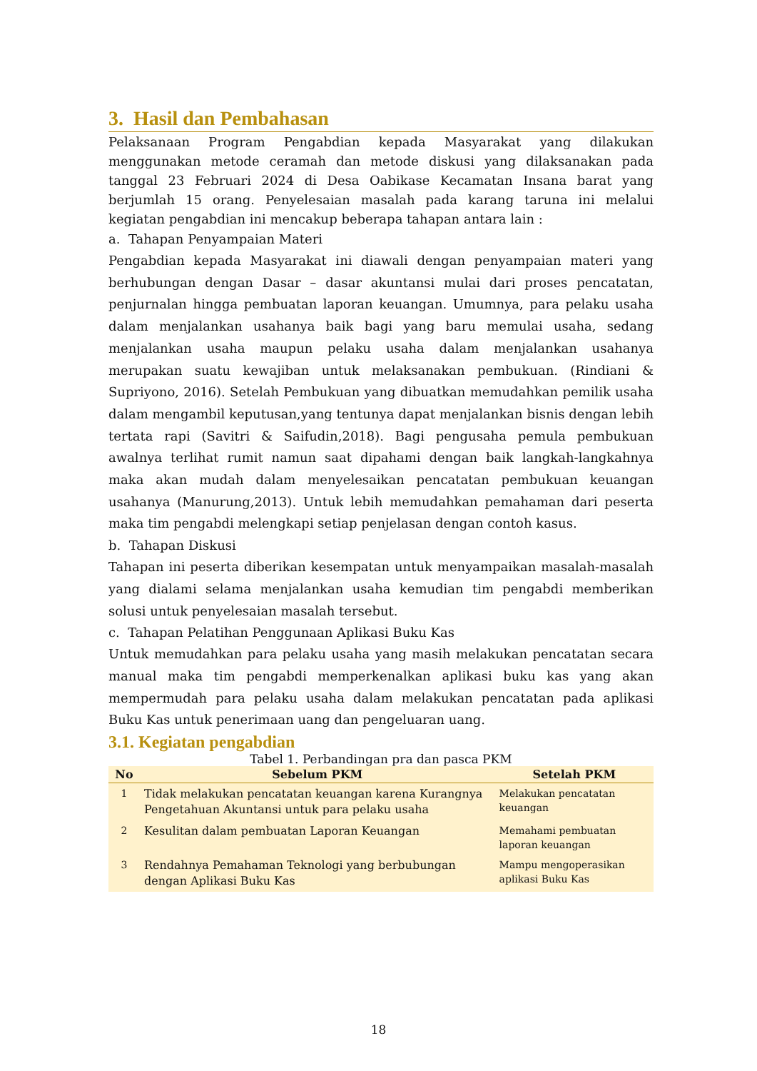3. Hasil dan Pembahasan
Pelaksanaan Program Pengabdian kepada Masyarakat yang dilakukan menggunakan metode ceramah dan metode diskusi yang dilaksanakan pada tanggal 23 Februari 2024 di Desa Oabikase Kecamatan Insana barat yang berjumlah 15 orang. Penyelesaian masalah pada karang taruna ini melalui kegiatan pengabdian ini mencakup beberapa tahapan antara lain :
a. Tahapan Penyampaian Materi
Pengabdian kepada Masyarakat ini diawali dengan penyampaian materi yang berhubungan dengan Dasar – dasar akuntansi mulai dari proses pencatatan, penjurnalan hingga pembuatan laporan keuangan. Umumnya, para pelaku usaha dalam menjalankan usahanya baik bagi yang baru memulai usaha, sedang menjalankan usaha maupun pelaku usaha dalam menjalankan usahanya merupakan suatu kewajiban untuk melaksanakan pembukuan. (Rindiani & Supriyono, 2016). Setelah Pembukuan yang dibuatkan memudahkan pemilik usaha dalam mengambil keputusan,yang tentunya dapat menjalankan bisnis dengan lebih tertata rapi (Savitri & Saifudin,2018). Bagi pengusaha pemula pembukuan awalnya terlihat rumit namun saat dipahami dengan baik langkah-langkahnya maka akan mudah dalam menyelesaikan pencatatan pembukuan keuangan usahanya (Manurung,2013). Untuk lebih memudahkan pemahaman dari peserta maka tim pengabdi melengkapi setiap penjelasan dengan contoh kasus.
b. Tahapan Diskusi
Tahapan ini peserta diberikan kesempatan untuk menyampaikan masalah-masalah yang dialami selama menjalankan usaha kemudian tim pengabdi memberikan solusi untuk penyelesaian masalah tersebut.
c. Tahapan Pelatihan Penggunaan Aplikasi Buku Kas
Untuk memudahkan para pelaku usaha yang masih melakukan pencatatan secara manual maka tim pengabdi memperkenalkan aplikasi buku kas yang akan mempermudah para pelaku usaha dalam melakukan pencatatan pada aplikasi Buku Kas untuk penerimaan uang dan pengeluaran uang.
3.1. Kegiatan pengabdian
Tabel 1. Perbandingan pra dan pasca PKM
| No | Sebelum PKM | Setelah PKM |
| --- | --- | --- |
| 1 | Tidak melakukan pencatatan keuangan karena Kurangnya Pengetahuan Akuntansi untuk para pelaku usaha | Melakukan pencatatan keuangan |
| 2 | Kesulitan dalam pembuatan Laporan Keuangan | Memahami pembuatan laporan keuangan |
| 3 | Rendahnya Pemahaman Teknologi yang berbubungan dengan Aplikasi Buku Kas | Mampu mengoperasikan aplikasi Buku Kas |
18